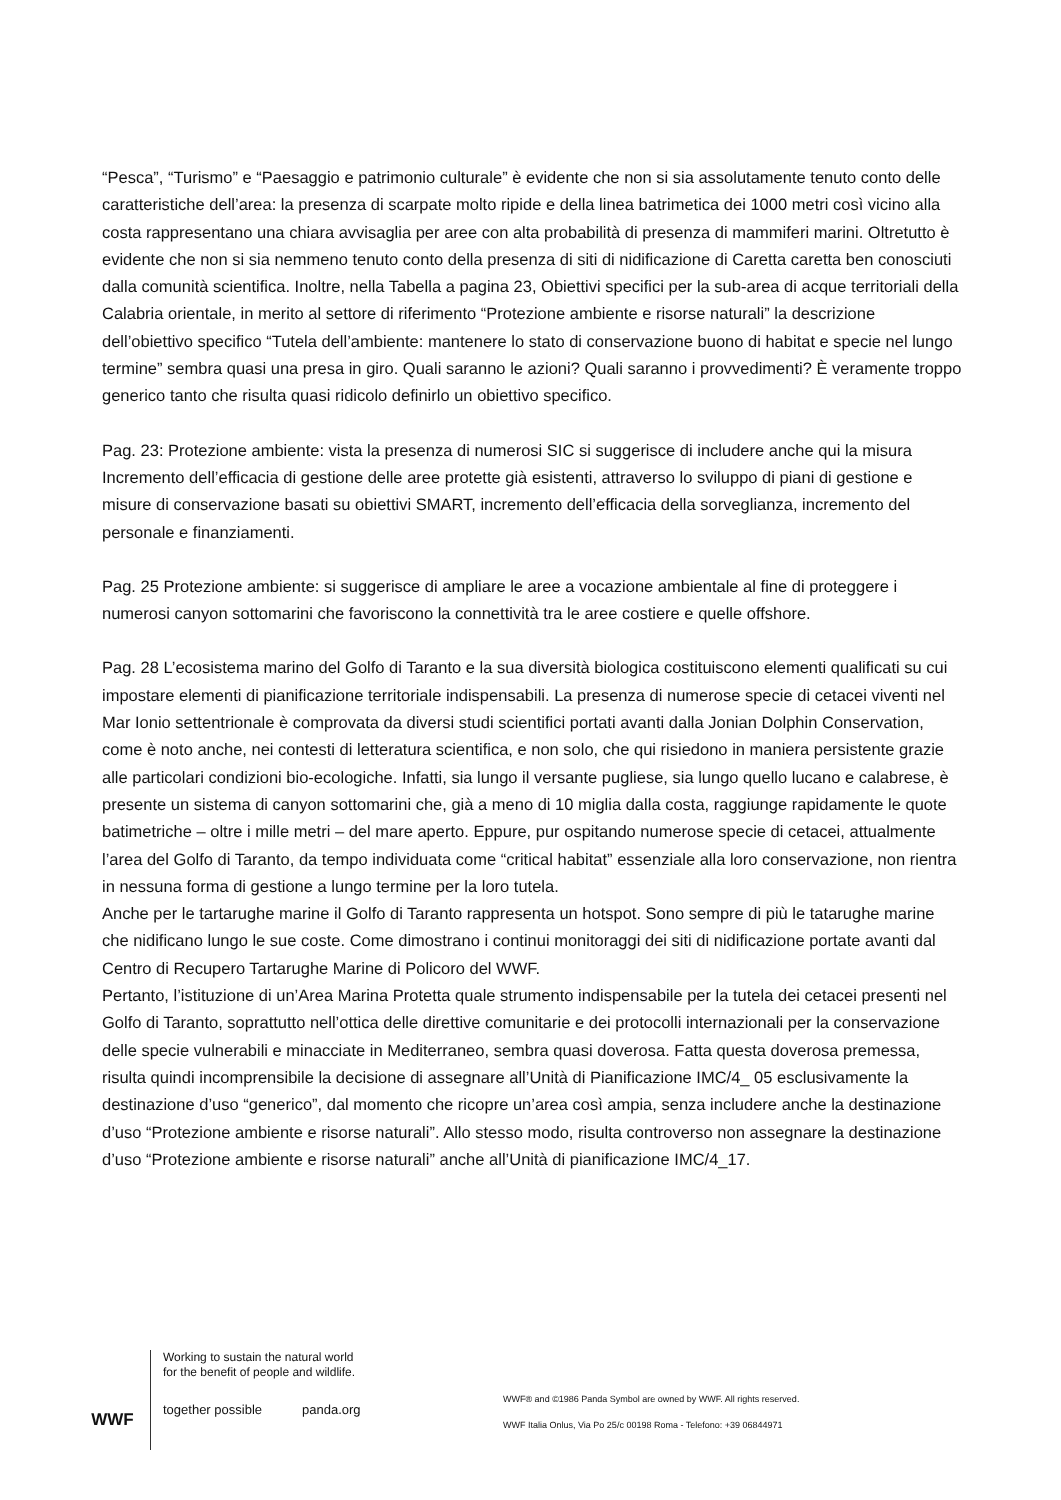“Pesca”, “Turismo” e “Paesaggio e patrimonio culturale” è evidente che non si sia assolutamente tenuto conto delle caratteristiche dell’area: la presenza di scarpate molto ripide e della linea batrimetica dei 1000 metri così vicino alla costa rappresentano una chiara avvisaglia per aree con alta probabilità di presenza di mammiferi marini. Oltretutto è evidente che non si sia nemmeno tenuto conto della presenza di siti di nidificazione di Caretta caretta ben conosciuti dalla comunità scientifica. Inoltre, nella Tabella a pagina 23, Obiettivi specifici per la sub-area di acque territoriali della Calabria orientale, in merito al settore di riferimento “Protezione ambiente e risorse naturali” la descrizione dell’obiettivo specifico “Tutela dell’ambiente: mantenere lo stato di conservazione buono di habitat e specie nel lungo termine” sembra quasi una presa in giro. Quali saranno le azioni? Quali saranno i provvedimenti? È veramente troppo generico tanto che risulta quasi ridicolo definirlo un obiettivo specifico.
Pag. 23: Protezione ambiente: vista la presenza di numerosi SIC si suggerisce di includere anche qui la misura Incremento dell’efficacia di gestione delle aree protette già esistenti, attraverso lo sviluppo di piani di gestione e misure di conservazione basati su obiettivi SMART, incremento dell’efficacia della sorveglianza, incremento del personale e finanziamenti.
Pag. 25 Protezione ambiente: si suggerisce di ampliare le aree a vocazione ambientale al fine di proteggere i numerosi canyon sottomarini che favoriscono la connettività tra le aree costiere e quelle offshore.
Pag. 28 L’ecosistema marino del Golfo di Taranto e la sua diversità biologica costituiscono elementi qualificati su cui impostare elementi di pianificazione territoriale indispensabili. La presenza di numerose specie di cetacei viventi nel Mar Ionio settentrionale è comprovata da diversi studi scientifici portati avanti dalla Jonian Dolphin Conservation, come è noto anche, nei contesti di letteratura scientifica, e non solo, che qui risiedono in maniera persistente grazie alle particolari condizioni bio-ecologiche. Infatti, sia lungo il versante pugliese, sia lungo quello lucano e calabrese, è presente un sistema di canyon sottomarini che, già a meno di 10 miglia dalla costa, raggiunge rapidamente le quote batimetriche – oltre i mille metri – del mare aperto. Eppure, pur ospitando numerose specie di cetacei, attualmente l’area del Golfo di Taranto, da tempo individuata come “critical habitat” essenziale alla loro conservazione, non rientra in nessuna forma di gestione a lungo termine per la loro tutela.
Anche per le tartarughe marine il Golfo di Taranto rappresenta un hotspot. Sono sempre di più le tatarughe marine che nidificano lungo le sue coste. Come dimostrano i continui monitoraggi dei siti di nidificazione portate avanti dal Centro di Recupero Tartarughe Marine di Policoro del WWF.
Pertanto, l’istituzione di un’Area Marina Protetta quale strumento indispensabile per la tutela dei cetacei presenti nel Golfo di Taranto, soprattutto nell’ottica delle direttive comunitarie e dei protocolli internazionali per la conservazione delle specie vulnerabili e minacciate in Mediterraneo, sembra quasi doverosa. Fatta questa doverosa premessa, risulta quindi incomprensibile la decisione di assegnare all’Unità di Pianificazione IMC/4_ 05 esclusivamente la destinazione d’uso “generico”, dal momento che ricopre un’area così ampia, senza includere anche la destinazione d’uso “Protezione ambiente e risorse naturali”. Allo stesso modo, risulta controverso non assegnare la destinazione d’uso “Protezione ambiente e risorse naturali” anche all’Unità di pianificazione IMC/4_17.
WWF
Working to sustain the natural world for the benefit of people and wildlife.
together possible panda.org
WWF® and ©1986 Panda Symbol are owned by WWF. All rights reserved.
WWF Italia Onlus, Via Po 25/c 00198 Roma - Telefono: +39 06844971